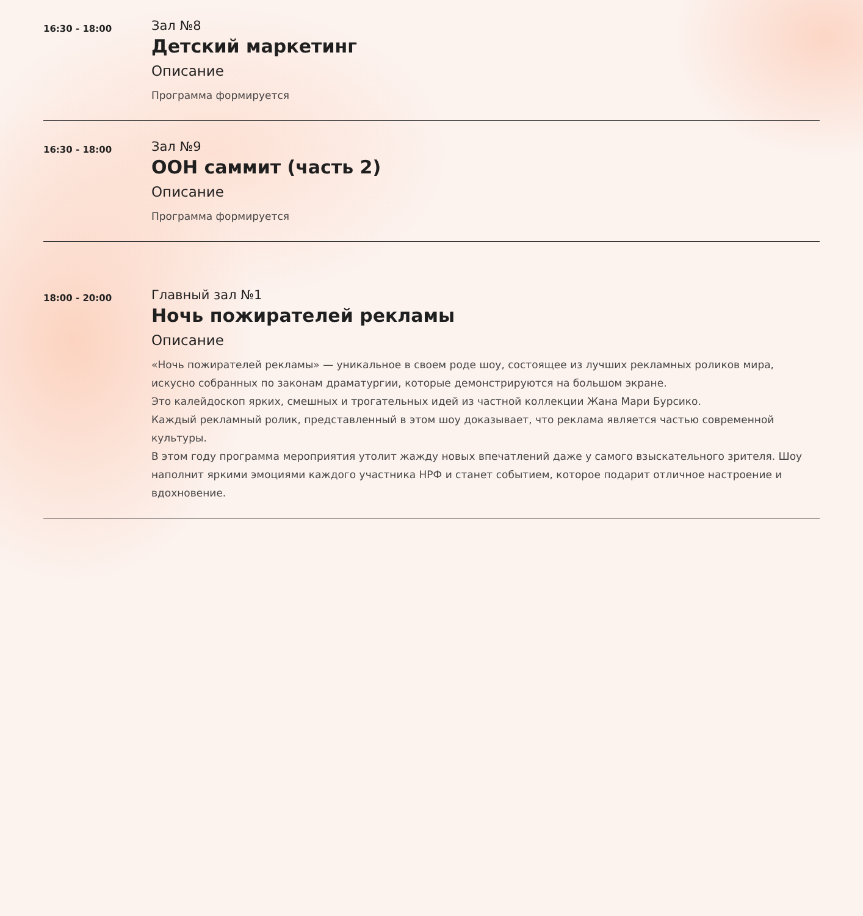16:30 - 18:00
Зал №8
Детский маркетинг
Описание
Программа формируется
16:30 - 18:00
Зал №9
ООН саммит (часть 2)
Описание
Программа формируется
18:00 - 20:00
Главный зал №1
Ночь пожирателей рекламы
Описание
«Ночь пожирателей рекламы» — уникальное в своем роде шоу, состоящее из лучших рекламных роликов мира, искусно собранных по законам драматургии, которые демонстрируются на большом экране.
Это калейдоскоп ярких, смешных и трогательных идей из частной коллекции Жана Мари Бурсико.
Каждый рекламный ролик, представленный в этом шоу доказывает, что реклама является частью современной культуры.
В этом году программа мероприятия утолит жажду новых впечатлений даже у самого взыскательного зрителя. Шоу наполнит яркими эмоциями каждого участника НРФ и станет событием, которое подарит отличное настроение и вдохновение.